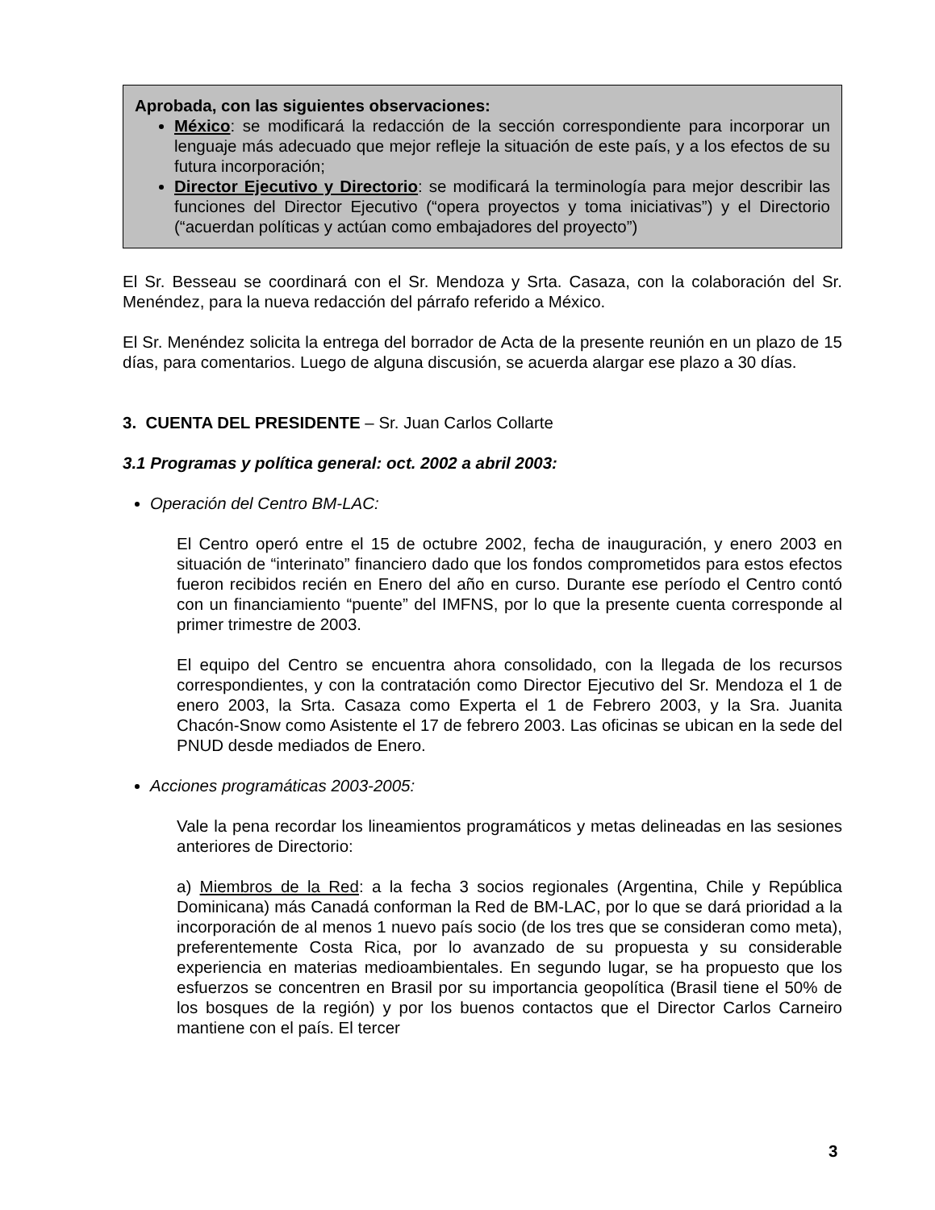Aprobada, con las siguientes observaciones:
México: se modificará la redacción de la sección correspondiente para incorporar un lenguaje más adecuado que mejor refleje la situación de este país, y a los efectos de su futura incorporación;
Director Ejecutivo y Directorio: se modificará la terminología para mejor describir las funciones del Director Ejecutivo (“opera proyectos y toma iniciativas”) y el Directorio (“acuerdan políticas y actúan como embajadores del proyecto”)
El Sr. Besseau se coordinará con el Sr. Mendoza y Srta. Casaza, con la colaboración del Sr. Menéndez, para la nueva redacción del párrafo referido a México.
El Sr. Menéndez solicita la entrega del borrador de Acta de la presente reunión en un plazo de 15 días, para comentarios. Luego de alguna discusión, se acuerda alargar ese plazo a 30 días.
3. CUENTA DEL PRESIDENTE – Sr. Juan Carlos Collarte
3.1 Programas y política general: oct. 2002 a abril 2003:
Operación del Centro BM-LAC:
El Centro operó entre el 15 de octubre 2002, fecha de inauguración, y enero 2003 en situación de “interinato” financiero dado que los fondos comprometidos para estos efectos fueron recibidos recién en Enero del año en curso. Durante ese período el Centro contó con un financiamiento “puente” del IMFNS, por lo que la presente cuenta corresponde al primer trimestre de 2003.
El equipo del Centro se encuentra ahora consolidado, con la llegada de los recursos correspondientes, y con la contratación como Director Ejecutivo del Sr. Mendoza el 1 de enero 2003, la Srta. Casaza como Experta el 1 de Febrero 2003, y la Sra. Juanita Chacón-Snow como Asistente el 17 de febrero 2003. Las oficinas se ubican en la sede del PNUD desde mediados de Enero.
Acciones programáticas 2003-2005:
Vale la pena recordar los lineamientos programáticos y metas delineadas en las sesiones anteriores de Directorio:
a) Miembros de la Red: a la fecha 3 socios regionales (Argentina, Chile y República Dominicana) más Canadá conforman la Red de BM-LAC, por lo que se dará prioridad a la incorporación de al menos 1 nuevo país socio (de los tres que se consideran como meta), preferentemente Costa Rica, por lo avanzado de su propuesta y su considerable experiencia en materias medioambientales. En segundo lugar, se ha propuesto que los esfuerzos se concentren en Brasil por su importancia geopolítica (Brasil tiene el 50% de los bosques de la región) y por los buenos contactos que el Director Carlos Carneiro mantiene con el país. El tercer
3